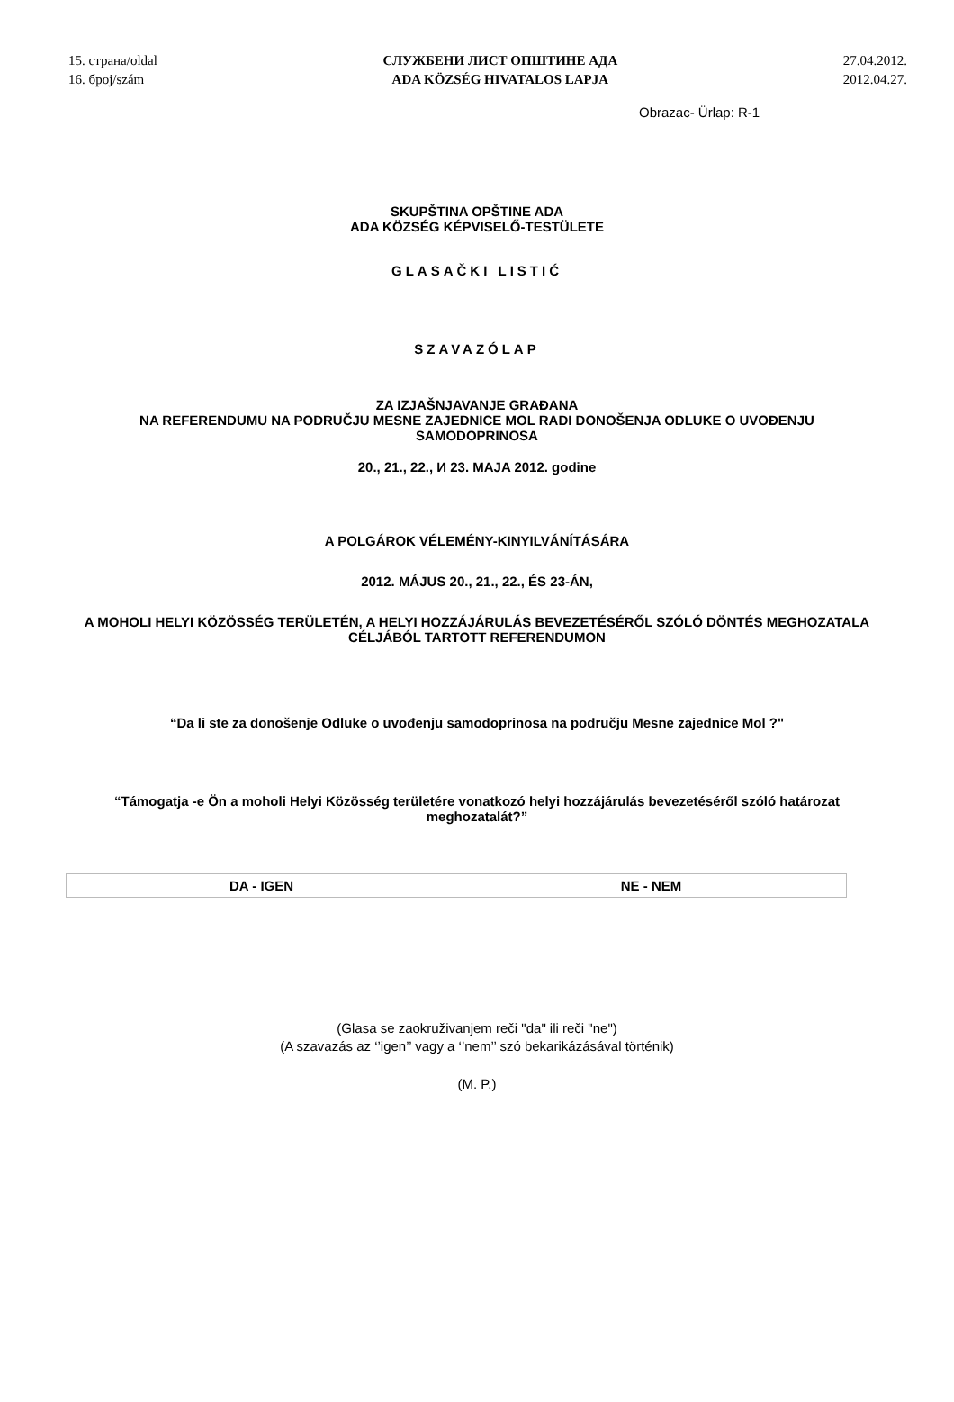15. страна/oldal
16. број/szám
СЛУЖБЕНИ ЛИСТ ОПШТИНЕ АДА
ADA KÖZSÉG HIVATALOS LAPJA
27.04.2012.
2012.04.27.
Obrazac- Ürlap: R-1
SKUPŠTINA OPŠTINE ADA
ADA KÖZSÉG KÉPVISELŐ-TESTÜLETE
GLASAČKI LISTIĆ
SZAVAZÓLAP
ZA IZJAŠNJAVANJE GRAĐANA
NA REFERENDUMU NA PODRUČJU MESNE ZAJEDNICE MOL RADI DONOŠENJA ODLUKE O UVOĐENJU SAMODOPRINOSA
20., 21., 22., И 23. MAJA 2012. godine
A POLGÁROK VÉLEMÉNY-KINYILVÁNÍTÁSÁRA
2012. MÁJUS 20., 21., 22., ÉS 23-ÁN,
A MOHOLI HELYI KÖZÖSSÉG TERÜLETÉN, A HELYI HOZZÁJÁRULÁS BEVEZETÉSÉRŐL SZÓLÓ DÖNTÉS MEGHOZATALA CÉLJÁBÓL TARTOTT REFERENDUMON
“Da li ste za donošenje Odluke o uvođenju samodoprinosa na području Mesne zajednice Mol ?"
“Támogatja -e Ön a moholi Helyi Közösség területére vonatkozó helyi hozzájárulás bevezetéséről szóló határozat meghozatalát?”
| DA - IGEN | NE - NEM |
(Glasa se zaokruživanjem reči "da" ili reči "ne")
(A szavazás az ‘’igen’’ vagy a ‘’nem’’ szó bekarikázásával történik)
(M. P.)